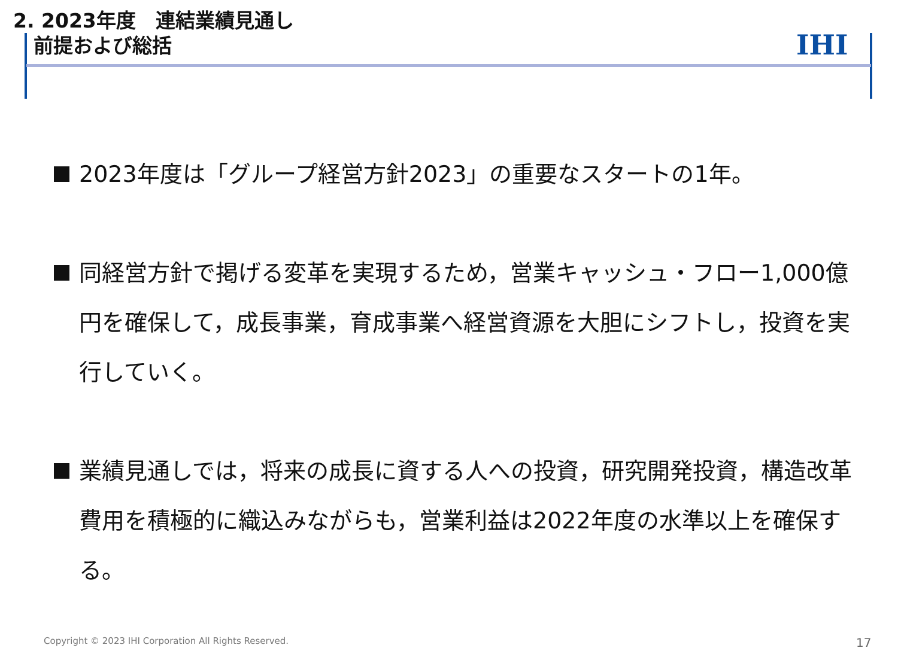2. 2023年度　連結業績見通し
前提および総括
IHI
2023年度は「グループ経営方針2023」の重要なスタートの1年。
同経営方針で掲げる変革を実現するため，営業キャッシュ・フロー1,000億円を確保して，成長事業，育成事業へ経営資源を大胆にシフトし，投資を実行していく。
業績見通しでは，将来の成長に資する人への投資，研究開発投資，構造改革費用を積極的に織込みながらも，営業利益は2022年度の水準以上を確保する。
Copyright © 2023 IHI Corporation All Rights Reserved.
17